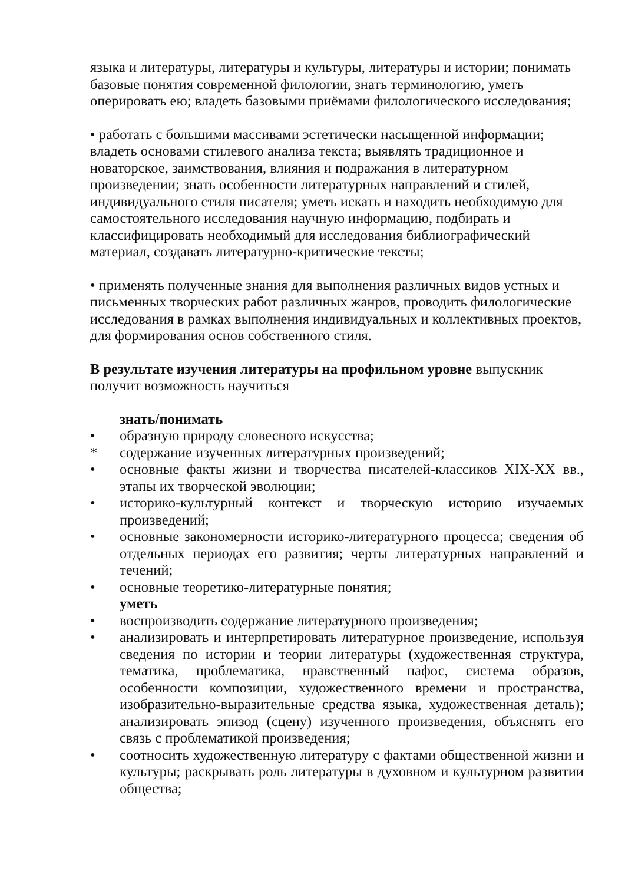языка и литературы, литературы и культуры, литературы и истории; понимать базовые понятия современной филологии, знать терминологию, уметь оперировать ею; владеть базовыми приёмами филологического исследования;
• работать с большими массивами эстетически насыщенной информации; владеть основами стилевого анализа текста; выявлять традиционное и новаторское, заимствования, влияния и подражания в литературном произведении; знать особенности литературных направлений и стилей, индивидуального стиля писателя; уметь искать и находить необходимую для самостоятельного исследования научную информацию, подбирать и классифицировать необходимый для исследования библиографический материал, создавать литературно-критические тексты;
• применять полученные знания для выполнения различных видов устных и письменных творческих работ различных жанров, проводить филологические исследования в рамках выполнения индивидуальных и коллективных проектов, для формирования основ собственного стиля.
В результате изучения литературы на профильном уровне выпускник получит возможность научиться
знать/понимать
• образную природу словесного искусства;
* содержание изученных литературных произведений;
• основные факты жизни и творчества писателей-классиков XIX-XX вв., этапы их творческой эволюции;
• историко-культурный контекст и творческую историю изучаемых произведений;
• основные закономерности историко-литературного процесса; сведения об отдельных периодах его развития; черты литературных направлений и течений;
• основные теоретико-литературные понятия;
уметь
• воспроизводить содержание литературного произведения;
• анализировать и интерпретировать литературное произведение, используя сведения по истории и теории литературы (художественная структура, тематика, проблематика, нравственный пафос, система образов, особенности композиции, художественного времени и пространства, изобразительно-выразительные средства языка, художественная деталь); анализировать эпизод (сцену) изученного произведения, объяснять его связь с проблематикой произведения;
• соотносить художественную литературу с фактами общественной жизни и культуры; раскрывать роль литературы в духовном и культурном развитии общества;